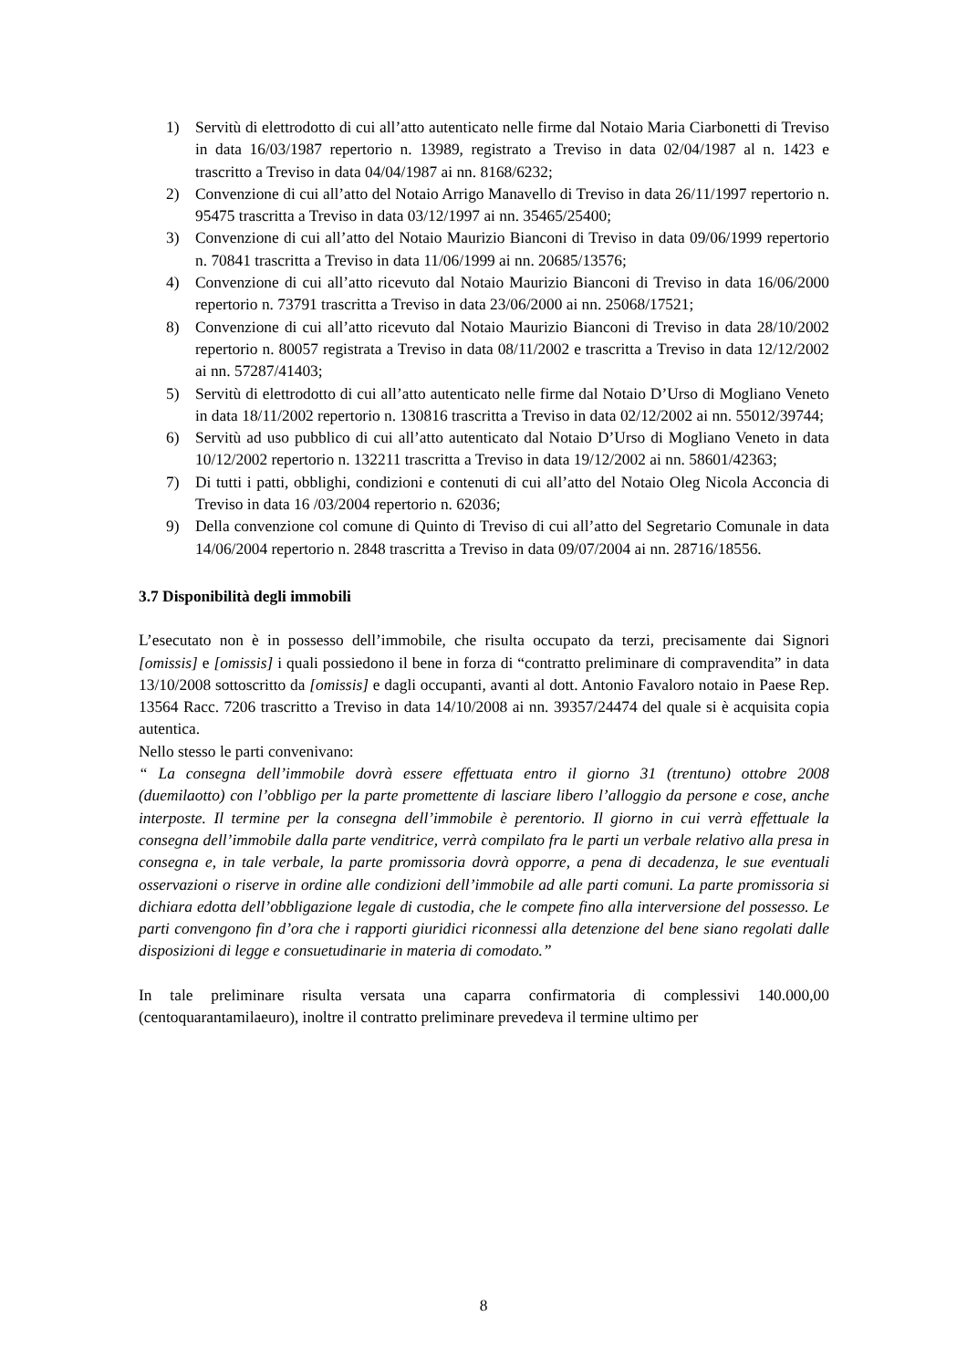1) Servitù di elettrodotto di cui all’atto autenticato nelle firme dal Notaio Maria Ciarbonetti di Treviso in data 16/03/1987 repertorio n. 13989, registrato a Treviso in data 02/04/1987 al n. 1423 e trascritto a Treviso in data 04/04/1987 ai nn. 8168/6232;
2) Convenzione di cui all’atto del Notaio Arrigo Manavello di Treviso in data 26/11/1997 repertorio n. 95475 trascritta a Treviso in data 03/12/1997 ai nn. 35465/25400;
3) Convenzione di cui all’atto del Notaio Maurizio Bianconi di Treviso in data 09/06/1999 repertorio n. 70841 trascritta a Treviso in data 11/06/1999 ai nn. 20685/13576;
4) Convenzione di cui all’atto ricevuto dal Notaio Maurizio Bianconi di Treviso in data 16/06/2000 repertorio n. 73791 trascritta a Treviso in data 23/06/2000 ai nn. 25068/17521;
8) Convenzione di cui all’atto ricevuto dal Notaio Maurizio Bianconi di Treviso in data 28/10/2002 repertorio n. 80057 registrata a Treviso in data 08/11/2002 e trascritta a Treviso in data 12/12/2002 ai nn. 57287/41403;
5) Servitù di elettrodotto di cui all’atto autenticato nelle firme dal Notaio D’Urso di Mogliano Veneto in data 18/11/2002 repertorio n. 130816 trascritta a Treviso in data 02/12/2002 ai nn. 55012/39744;
6) Servitù ad uso pubblico di cui all’atto autenticato dal Notaio D’Urso di Mogliano Veneto in data 10/12/2002 repertorio n. 132211 trascritta a Treviso in data 19/12/2002 ai nn. 58601/42363;
7) Di tutti i patti, obblighi, condizioni e contenuti di cui all’atto del Notaio Oleg Nicola Acconcia di Treviso in data 16 /03/2004 repertorio n. 62036;
9) Della convenzione col comune di Quinto di Treviso di cui all’atto del Segretario Comunale in data 14/06/2004 repertorio n. 2848 trascritta a Treviso in data 09/07/2004 ai nn. 28716/18556.
3.7 Disponibilità degli immobili
L’esecutato non è in possesso dell’immobile, che risulta occupato da terzi, precisamente dai Signori [omissis] e [omissis] i quali possiedono il bene in forza di “contratto preliminare di compravendita” in data 13/10/2008 sottoscritto da [omissis] e dagli occupanti, avanti al dott. Antonio Favaloro notaio in Paese Rep. 13564 Racc. 7206 trascritto a Treviso in data 14/10/2008 ai nn. 39357/24474 del quale si è acquisita copia autentica.
Nello stesso le parti convenivano:
“ La consegna dell’immobile dovrà essere effettuata entro il giorno 31 (trentuno) ottobre 2008 (duemilaotto) con l’obbligo per la parte promettente di lasciare libero l’alloggio da persone e cose, anche interposte. Il termine per la consegna dell’immobile è perentorio. Il giorno in cui verrà effettuale la consegna dell’immobile dalla parte venditrice, verrà compilato fra le parti un verbale relativo alla presa in consegna e, in tale verbale, la parte promissoria dovrà opporre, a pena di decadenza, le sue eventuali osservazioni o riserve in ordine alle condizioni dell’immobile ad alle parti comuni. La parte promissoria si dichiara edotta dell’obbligazione legale di custodia, che le compete fino alla interversione del possesso. Le parti convengono fin d’ora che i rapporti giuridici riconnessi alla detenzione del bene siano regolati dalle disposizioni di legge e consuetudinarie in materia di comodato.”
In tale preliminare risulta versata una caparra confirmatoria di complessivi 140.000,00 (centoquarantamilaeuro), inoltre il contratto preliminare prevedeva il termine ultimo per
8